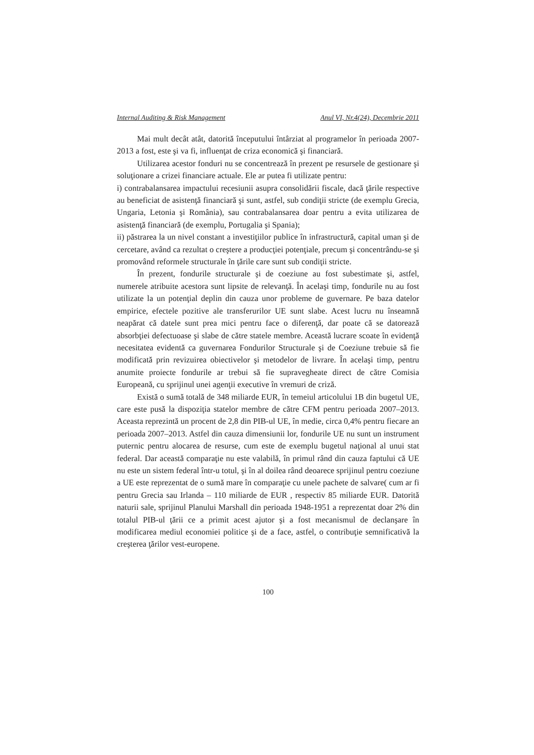Internal Auditing & Risk Management Anul VI, Nr.4(24), Decembrie 2011
Mai mult decât atât, datorită începutului întârziat al programelor în perioada 2007-2013 a fost, este şi va fi, influenţat de criza economică şi financiară.
Utilizarea acestor fonduri nu se concentrează în prezent pe resursele de gestionare şi soluţionare a crizei financiare actuale. Ele ar putea fi utilizate pentru:
i) contrabalansarea impactului recesiunii asupra consolidării fiscale, dacă ţările respective au beneficiat de asistenţă financiară şi sunt, astfel, sub condiţii stricte (de exemplu Grecia, Ungaria, Letonia şi România), sau contrabalansarea doar pentru a evita utilizarea de asistenţă financiară (de exemplu, Portugalia şi Spania);
ii) păstrarea la un nivel constant a investiţiilor publice în infrastructură, capital uman şi de cercetare, având ca rezultat o creştere a producţiei potenţiale, precum şi concentrându-se şi promovând reformele structurale în ţările care sunt sub condiţii stricte.
În prezent, fondurile structurale şi de coeziune au fost subestimate şi, astfel, numerele atribuite acestora sunt lipsite de relevanţă. În acelaşi timp, fondurile nu au fost utilizate la un potenţial deplin din cauza unor probleme de guvernare. Pe baza datelor empirice, efectele pozitive ale transferurilor UE sunt slabe. Acest lucru nu înseamnă neapărat că datele sunt prea mici pentru face o diferenţă, dar poate că se datorează absorbţiei defectuoase şi slabe de către statele membre. Această lucrare scoate în evidenţă necesitatea evidentă ca guvernarea Fondurilor Structurale şi de Coeziune trebuie să fie modificată prin revizuirea obiectivelor şi metodelor de livrare. În acelaşi timp, pentru anumite proiecte fondurile ar trebui să fie supravegheate direct de către Comisia Europeană, cu sprijinul unei agenţii executive în vremuri de criză.
Există o sumă totală de 348 miliarde EUR, în temeiul articolului 1B din bugetul UE, care este pusă la dispoziţia statelor membre de către CFM pentru perioada 2007–2013. Aceasta reprezintă un procent de 2,8 din PIB-ul UE, în medie, circa 0,4% pentru fiecare an perioada 2007–2013. Astfel din cauza dimensiunii lor, fondurile UE nu sunt un instrument puternic pentru alocarea de resurse, cum este de exemplu bugetul naţional al unui stat federal. Dar această comparaţie nu este valabilă, în primul rând din cauza faptului că UE nu este un sistem federal într-u totul, şi în al doilea rând deoarece sprijinul pentru coeziune a UE este reprezentat de o sumă mare în comparaţie cu unele pachete de salvare( cum ar fi pentru Grecia sau Irlanda – 110 miliarde de EUR , respectiv 85 miliarde EUR. Datorită naturii sale, sprijinul Planului Marshall din perioada 1948-1951 a reprezentat doar 2% din totalul PIB-ul ţării ce a primit acest ajutor şi a fost mecanismul de declanşare în modificarea mediul economiei politice şi de a face, astfel, o contribuţie semnificativă la creşterea ţărilor vest-europene.
100